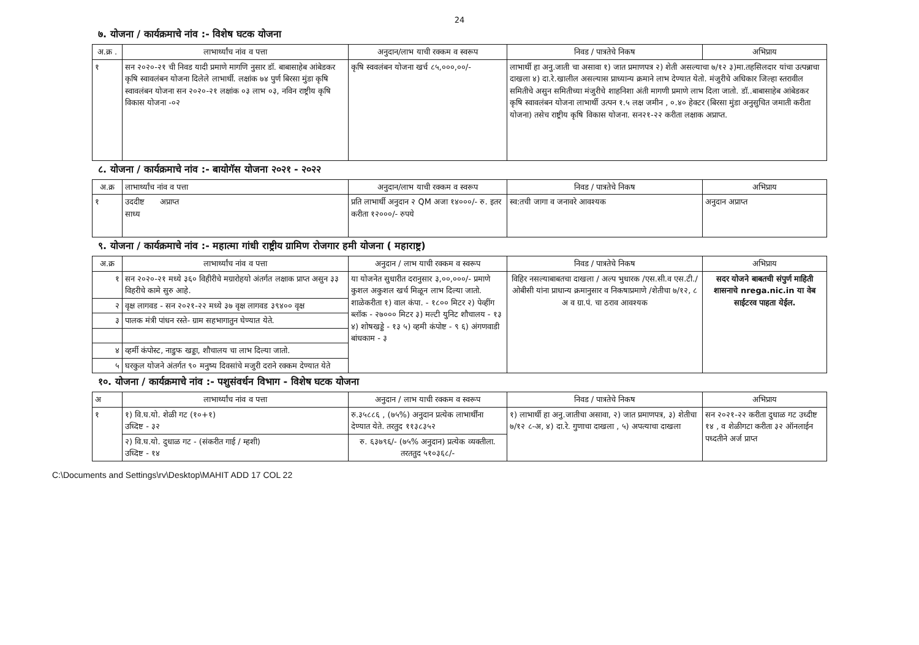24
७. योजना / कार्यक्रमाचे नांव :- विशेष घटक योजना
| अ.क्र . | लाभार्थ्यांच नांव व पत्ता | अनुदान/लाभ याची रक्कम व स्वरूप | निवड / पात्रतेचे निकष | अभिप्राय |
| --- | --- | --- | --- | --- |
| १ | सन २०२०-२१ ची निवड यादी प्रमाणे मागणि नुसार डॉ. बाबासाहेब आंबेडकर कृषि स्वावलंबन योजना दिलेले लाभार्थी. लक्षांक ७४ पुर्ण बिरसा मुंडा कृषि स्वावलंबन योजना सन २०२०-२१ लक्षांक ०३ लाभ ०३, नविन राष्ट्रीय कृषि विकास योजना -०२ | कृषि स्ववलंबन योजना खर्च ८५,०००,००/- | लाभार्थी हा अनु.जाती चा असावा १) जात प्रमाणपत्र २) शेती असल्याचा ७/१२ ३)मा.तहसिलदार यांचा उत्पन्नाचा दाखला ४) दा.रे.खालील असल्यास प्राध्यान्य क्रमाने लाभ देण्यात येतो. मंजुरीचे अधिकार जिल्हा स्तरावील समितीचे असुन समितीच्या मंजुरीचे शाहनिशा अंती मागणी प्रमाणे लाभ दिला जातो. डॉ..बाबासाहेब आंबेडकर कृषि स्वावलंबन योजना लाभार्थी उत्पन १.५ लक्ष जमीन , ०.४० हेक्टर (बिरसा मुंडा अनुसुचित जमाती करीता योजना) तसेच राष्ट्रीय कृषि विकास योजना. सन२१-२२ करीता लक्षाक अप्राप्त. | |
८. योजना / कार्यक्रमाचे नांव :- बायोगॅस योजना २०२१ - २०२२
| अ.क्र | लाभार्थ्यांच नांव व पत्ता | अनुदान/लाभ याची रक्कम व स्वरूप | निवड / पात्रतेचे निकष | अभिप्राय |
| --- | --- | --- | --- | --- |
| १ | उददीष्ट अप्राप्त साध्य | प्रति लाभार्थी अनुदान २ QM अजा १४०००/- रु. इतर करीता १२०००/- रुपये | स्व:तची जागा व जनावरे आवश्यक | अनुदान अप्राप्त |
९. योजना / कार्यक्रमाचे नांव :- महात्मा गांधी राष्ट्रीय ग्रामिण रोजगार हमी योजना ( महाराष्ट्र)
| अ.क्र | लाभार्थ्यांच नांव व पत्ता | अनुदान / लाभ याची रक्कम व स्वरूप | निवड / पात्रतेचे निकष | अभिप्राय |
| --- | --- | --- | --- | --- |
| १ | सन २०२०-२१ मध्ये ३६० विहीरीचे मग्रारोहयो अंतर्गत लक्षाक प्राप्त असुन ३३ विहरीचे कामे सुरु आहे. | या योजनेत सुधारीत दरानुसार ३,००,०००/- प्रमाणे कुशल अकुशल खर्च मिळून लाभ दिल्या जातो. शाळेकरीता १) वाल कंपा. - १८०० मिटर २) पेव्हींग ब्लॉक - २७००० मिटर ३) मल्टी युनिट शौचालय - १३ ४) शोषखड्डे - १३ ५) व्हमी कंपोष्ट - ९ ६) अंगणवाडी बांधकाम - ३ | विहिर नसल्याबाबतचा दाखला / अल्प भुधारक /एस.सी.व एस.टी./ ओबीसी यांना प्राधान्य क्रमानुसार व निकषाप्रमाणे /शेतीचा ७/१२, ८ अ व ग्रा.पं. चा ठराव आवश्यक | सदर योजने बाबतची संपुर्ण माहिती शासनाचे nrega.nic.in या वेब साईटरव पाहता येईल. |
| २ | वृक्ष लागवड - सन २०२१-२२ मध्ये ३७ वृक्ष लागवड ३९४०० वृक्ष | | | |
| ३ | पालक मंत्री पांधन रस्ते- ग्राम सहभागातुन घेण्यात येते. | | | |
| ४ | व्हर्मी कंपोस्ट, नाडुफ खड्डा, शौचालय चा लाभ दिल्या जातो. | | | |
| ५ | घरकुल योजने अंतर्गत ९० मनुष्य दिवसांचे मजुरी दराने रक्कम देण्यात येते | | | |
१०. योजना / कार्यक्रमाचे नांव :- पशुसंवर्धन विभाग - विशेष घटक योजना
| अ | लाभार्थ्यांच नांव व पत्ता | अनुदान / लाभ याची रक्कम व स्वरूप | निवड / पात्रतेचे निकष | अभिप्राय |
| --- | --- | --- | --- | --- |
| १ | १) वि.घ.यो. शेळी गट (१०+१) उध्दिष्ट - ३२ | रु.३५८८६ , (७५%) अनुदान प्रत्येक लाभार्थींना देण्यात येते. तरतुद ११३८३५२ | १) लाभार्थी हा अनु.जातीचा असावा, २) जात प्रमाणपत्र, ३) शेतीचा ७/१२ ८-अ, ४) दा.रे. गुणाचा दाखला , ५) अपत्याचा दाखला | सन २०२१-२२ करीता दुधाळ गट उध्दीष्ट १४ , व शेळीगटा करीता ३२ ऑनलाईन पध्दतीने अर्ज प्राप्त |
| | २) वि.घ.यो. दुधाळ गट - (संकरीत गाई / म्हशी) उध्दिष्ट - १४ | रु. ६३७९६/- (७५% अनुदान) प्रत्येक व्यक्तीला. तरततुद ५१०३६८/- | | |
C:\Documents and Settings\rv\Desktop\MAHIT ADD 17 COL 22